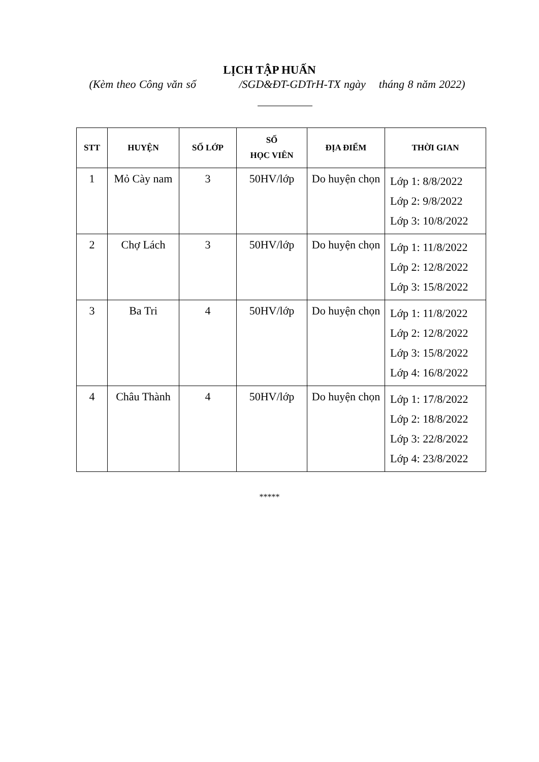LỊCH TẬP HUẤN
(Kèm theo Công văn số /SGD&ĐT-GDTrH-TX ngày tháng 8 năm 2022)
| STT | HUYỆN | SỐ LỚP | SỐ HỌC VIÊN | ĐỊA ĐIỂM | THỜI GIAN |
| --- | --- | --- | --- | --- | --- |
| 1 | Mỏ Cày nam | 3 | 50HV/lớp | Do huyện chọn | Lớp 1: 8/8/2022 Lớp 2: 9/8/2022 Lớp 3: 10/8/2022 |
| 2 | Chợ Lách | 3 | 50HV/lớp | Do huyện chọn | Lớp 1: 11/8/2022 Lớp 2: 12/8/2022 Lớp 3: 15/8/2022 |
| 3 | Ba Tri | 4 | 50HV/lớp | Do huyện chọn | Lớp 1: 11/8/2022 Lớp 2: 12/8/2022 Lớp 3: 15/8/2022 Lớp 4: 16/8/2022 |
| 4 | Châu Thành | 4 | 50HV/lớp | Do huyện chọn | Lớp 1: 17/8/2022 Lớp 2: 18/8/2022 Lớp 3: 22/8/2022 Lớp 4: 23/8/2022 |
*****